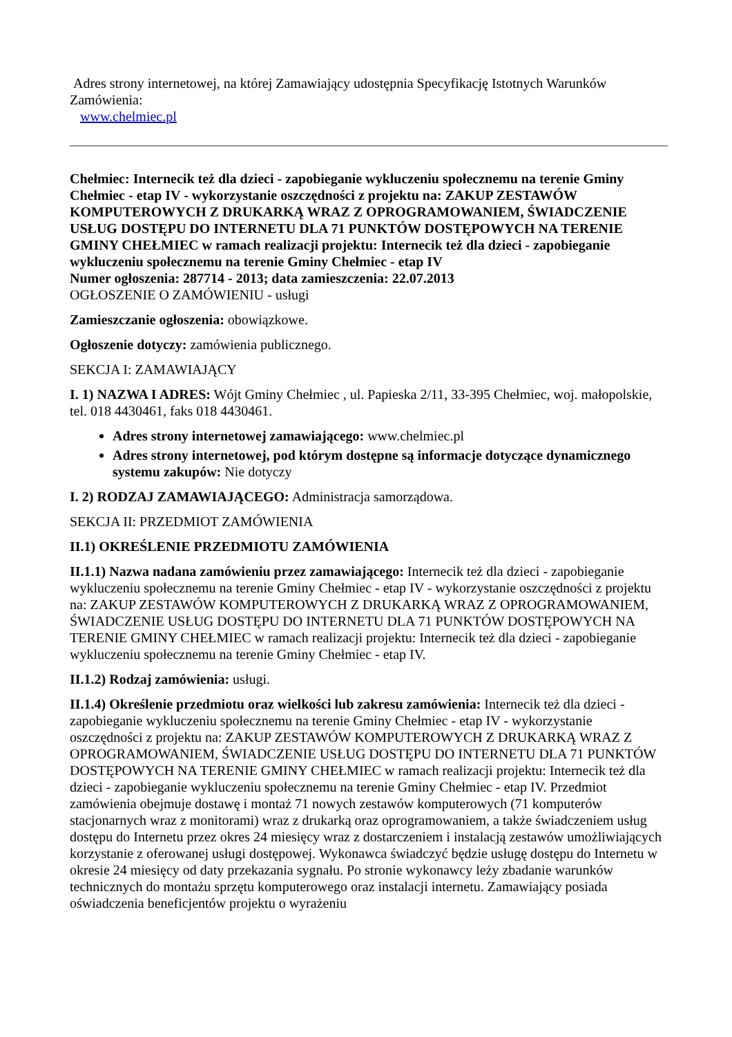Adres strony internetowej, na której Zamawiający udostępnia Specyfikację Istotnych Warunków Zamówienia:
www.chelmiec.pl
Chełmiec: Internecik też dla dzieci - zapobieganie wykluczeniu społecznemu na terenie Gminy Chełmiec - etap IV - wykorzystanie oszczędności z projektu na: ZAKUP ZESTAWÓW KOMPUTEROWYCH Z DRUKARKĄ WRAZ Z OPROGRAMOWANIEM, ŚWIADCZENIE USŁUG DOSTĘPU DO INTERNETU DLA 71 PUNKTÓW DOSTĘPOWYCH NA TERENIE GMINY CHEŁMIEC w ramach realizacji projektu: Internecik też dla dzieci - zapobieganie wykluczeniu społecznemu na terenie Gminy Chełmiec - etap IV
Numer ogłoszenia: 287714 - 2013; data zamieszczenia: 22.07.2013
OGŁOSZENIE O ZAMÓWIENIU - usługi
Zamieszczanie ogłoszenia: obowiązkowe.
Ogłoszenie dotyczy: zamówienia publicznego.
SEKCJA I: ZAMAWIAJĄCY
I. 1) NAZWA I ADRES: Wójt Gminy Chełmiec , ul. Papieska 2/11, 33-395 Chełmiec, woj. małopolskie, tel. 018 4430461, faks 018 4430461.
Adres strony internetowej zamawiającego: www.chelmiec.pl
Adres strony internetowej, pod którym dostępne są informacje dotyczące dynamicznego systemu zakupów: Nie dotyczy
I. 2) RODZAJ ZAMAWIAJĄCEGO: Administracja samorządowa.
SEKCJA II: PRZEDMIOT ZAMÓWIENIA
II.1) OKREŚLENIE PRZEDMIOTU ZAMÓWIENIA
II.1.1) Nazwa nadana zamówieniu przez zamawiającego: Internecik też dla dzieci - zapobieganie wykluczeniu społecznemu na terenie Gminy Chełmiec - etap IV - wykorzystanie oszczędności z projektu na: ZAKUP ZESTAWÓW KOMPUTEROWYCH Z DRUKARKĄ WRAZ Z OPROGRAMOWANIEM, ŚWIADCZENIE USŁUG DOSTĘPU DO INTERNETU DLA 71 PUNKTÓW DOSTĘPOWYCH NA TERENIE GMINY CHEŁMIEC w ramach realizacji projektu: Internecik też dla dzieci - zapobieganie wykluczeniu społecznemu na terenie Gminy Chełmiec - etap IV.
II.1.2) Rodzaj zamówienia: usługi.
II.1.4) Określenie przedmiotu oraz wielkości lub zakresu zamówienia: Internecik też dla dzieci - zapobieganie wykluczeniu społecznemu na terenie Gminy Chełmiec - etap IV - wykorzystanie oszczędności z projektu na: ZAKUP ZESTAWÓW KOMPUTEROWYCH Z DRUKARKĄ WRAZ Z OPROGRAMOWANIEM, ŚWIADCZENIE USŁUG DOSTĘPU DO INTERNETU DLA 71 PUNKTÓW DOSTĘPOWYCH NA TERENIE GMINY CHEŁMIEC w ramach realizacji projektu: Internecik też dla dzieci - zapobieganie wykluczeniu społecznemu na terenie Gminy Chełmiec - etap IV. Przedmiot zamówienia obejmuje dostawę i montaż 71 nowych zestawów komputerowych (71 komputerów stacjonarnych wraz z monitorami) wraz z drukarką oraz oprogramowaniem, a także świadczeniem usług dostępu do Internetu przez okres 24 miesięcy wraz z dostarczeniem i instalacją zestawów umożliwiających korzystanie z oferowanej usługi dostępowej. Wykonawca świadczyć będzie usługę dostępu do Internetu w okresie 24 miesięcy od daty przekazania sygnału. Po stronie wykonawcy leży zbadanie warunków technicznych do montażu sprzętu komputerowego oraz instalacji internetu. Zamawiający posiada oświadczenia beneficjentów projektu o wyrażeniu